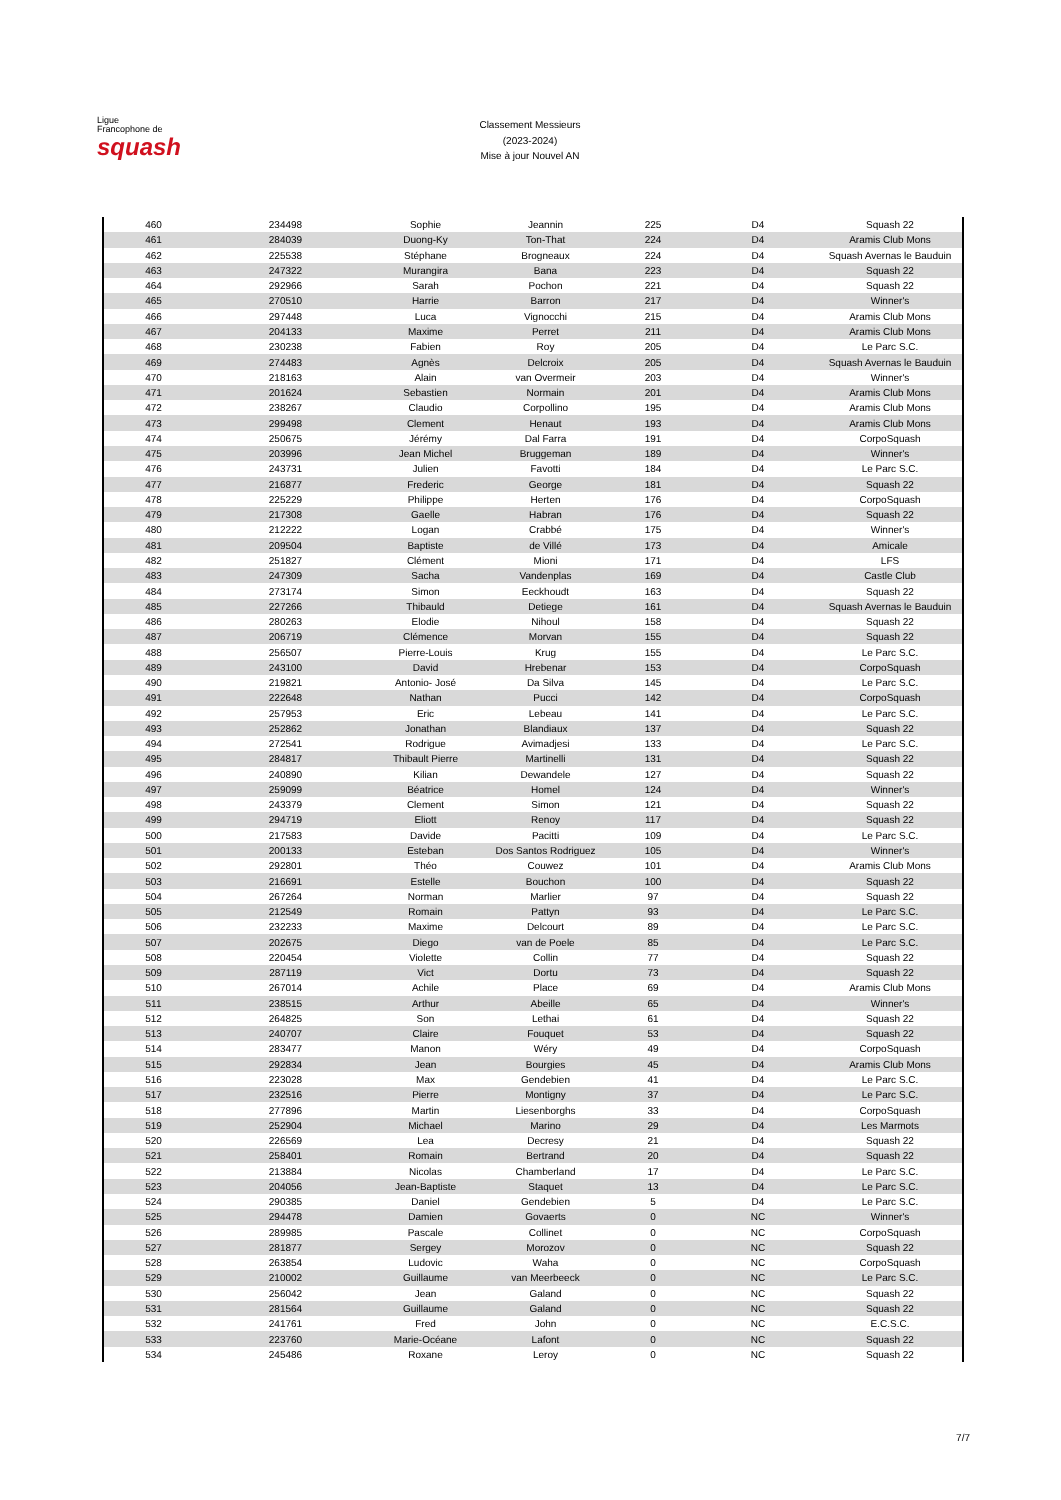Ligue
Francophone de
squash
Classement Messieurs
(2023-2024)
Mise à jour Nouvel AN
| 460 | 234498 | Sophie | Jeannin | 225 | D4 | Squash 22 |
| 461 | 284039 | Duong-Ky | Ton-That | 224 | D4 | Aramis Club Mons |
| 462 | 225538 | Stéphane | Brogneaux | 224 | D4 | Squash Avernas le Bauduin |
| 463 | 247322 | Murangira | Bana | 223 | D4 | Squash 22 |
| 464 | 292966 | Sarah | Pochon | 221 | D4 | Squash 22 |
| 465 | 270510 | Harrie | Barron | 217 | D4 | Winner's |
| 466 | 297448 | Luca | Vignocchi | 215 | D4 | Aramis Club Mons |
| 467 | 204133 | Maxime | Perret | 211 | D4 | Aramis Club Mons |
| 468 | 230238 | Fabien | Roy | 205 | D4 | Le Parc S.C. |
| 469 | 274483 | Agnès | Delcroix | 205 | D4 | Squash Avernas le Bauduin |
| 470 | 218163 | Alain | van Overmeir | 203 | D4 | Winner's |
| 471 | 201624 | Sebastien | Normain | 201 | D4 | Aramis Club Mons |
| 472 | 238267 | Claudio | Corpollino | 195 | D4 | Aramis Club Mons |
| 473 | 299498 | Clement | Henaut | 193 | D4 | Aramis Club Mons |
| 474 | 250675 | Jérémy | Dal Farra | 191 | D4 | CorpoSquash |
| 475 | 203996 | Jean Michel | Bruggeman | 189 | D4 | Winner's |
| 476 | 243731 | Julien | Favotti | 184 | D4 | Le Parc S.C. |
| 477 | 216877 | Frederic | George | 181 | D4 | Squash 22 |
| 478 | 225229 | Philippe | Herten | 176 | D4 | CorpoSquash |
| 479 | 217308 | Gaelle | Habran | 176 | D4 | Squash 22 |
| 480 | 212222 | Logan | Crabbé | 175 | D4 | Winner's |
| 481 | 209504 | Baptiste | de Villé | 173 | D4 | Amicale |
| 482 | 251827 | Clément | Mioni | 171 | D4 | LFS |
| 483 | 247309 | Sacha | Vandenplas | 169 | D4 | Castle Club |
| 484 | 273174 | Simon | Eeckhoudt | 163 | D4 | Squash 22 |
| 485 | 227266 | Thibauld | Detiege | 161 | D4 | Squash Avernas le Bauduin |
| 486 | 280263 | Elodie | Nihoul | 158 | D4 | Squash 22 |
| 487 | 206719 | Clémence | Morvan | 155 | D4 | Squash 22 |
| 488 | 256507 | Pierre-Louis | Krug | 155 | D4 | Le Parc S.C. |
| 489 | 243100 | David | Hrebenar | 153 | D4 | CorpoSquash |
| 490 | 219821 | Antonio- José | Da Silva | 145 | D4 | Le Parc S.C. |
| 491 | 222648 | Nathan | Pucci | 142 | D4 | CorpoSquash |
| 492 | 257953 | Eric | Lebeau | 141 | D4 | Le Parc S.C. |
| 493 | 252862 | Jonathan | Blandiaux | 137 | D4 | Squash 22 |
| 494 | 272541 | Rodrigue | Avimadjesi | 133 | D4 | Le Parc S.C. |
| 495 | 284817 | Thibault Pierre | Martinelli | 131 | D4 | Squash 22 |
| 496 | 240890 | Kilian | Dewandele | 127 | D4 | Squash 22 |
| 497 | 259099 | Béatrice | Homel | 124 | D4 | Winner's |
| 498 | 243379 | Clement | Simon | 121 | D4 | Squash 22 |
| 499 | 294719 | Eliott | Renoy | 117 | D4 | Squash 22 |
| 500 | 217583 | Davide | Pacitti | 109 | D4 | Le Parc S.C. |
| 501 | 200133 | Esteban | Dos Santos Rodriguez | 105 | D4 | Winner's |
| 502 | 292801 | Théo | Couwez | 101 | D4 | Aramis Club Mons |
| 503 | 216691 | Estelle | Bouchon | 100 | D4 | Squash 22 |
| 504 | 267264 | Norman | Marlier | 97 | D4 | Squash 22 |
| 505 | 212549 | Romain | Pattyn | 93 | D4 | Le Parc S.C. |
| 506 | 232233 | Maxime | Delcourt | 89 | D4 | Le Parc S.C. |
| 507 | 202675 | Diego | van de Poele | 85 | D4 | Le Parc S.C. |
| 508 | 220454 | Violette | Collin | 77 | D4 | Squash 22 |
| 509 | 287119 | Vict | Dortu | 73 | D4 | Squash 22 |
| 510 | 267014 | Achile | Place | 69 | D4 | Aramis Club Mons |
| 511 | 238515 | Arthur | Abeille | 65 | D4 | Winner's |
| 512 | 264825 | Son | Lethai | 61 | D4 | Squash 22 |
| 513 | 240707 | Claire | Fouquet | 53 | D4 | Squash 22 |
| 514 | 283477 | Manon | Wéry | 49 | D4 | CorpoSquash |
| 515 | 292834 | Jean | Bourgies | 45 | D4 | Aramis Club Mons |
| 516 | 223028 | Max | Gendebien | 41 | D4 | Le Parc S.C. |
| 517 | 232516 | Pierre | Montigny | 37 | D4 | Le Parc S.C. |
| 518 | 277896 | Martin | Liesenborghs | 33 | D4 | CorpoSquash |
| 519 | 252904 | Michael | Marino | 29 | D4 | Les Marmots |
| 520 | 226569 | Lea | Decresy | 21 | D4 | Squash 22 |
| 521 | 258401 | Romain | Bertrand | 20 | D4 | Squash 22 |
| 522 | 213884 | Nicolas | Chamberland | 17 | D4 | Le Parc S.C. |
| 523 | 204056 | Jean-Baptiste | Staquet | 13 | D4 | Le Parc S.C. |
| 524 | 290385 | Daniel | Gendebien | 5 | D4 | Le Parc S.C. |
| 525 | 294478 | Damien | Govaerts | 0 | NC | Winner's |
| 526 | 289985 | Pascale | Collinet | 0 | NC | CorpoSquash |
| 527 | 281877 | Sergey | Morozov | 0 | NC | Squash 22 |
| 528 | 263854 | Ludovic | Waha | 0 | NC | CorpoSquash |
| 529 | 210002 | Guillaume | van Meerbeeck | 0 | NC | Le Parc S.C. |
| 530 | 256042 | Jean | Galand | 0 | NC | Squash 22 |
| 531 | 281564 | Guillaume | Galand | 0 | NC | Squash 22 |
| 532 | 241761 | Fred | John | 0 | NC | E.C.S.C. |
| 533 | 223760 | Marie-Océane | Lafont | 0 | NC | Squash 22 |
| 534 | 245486 | Roxane | Leroy | 0 | NC | Squash 22 |
7/7